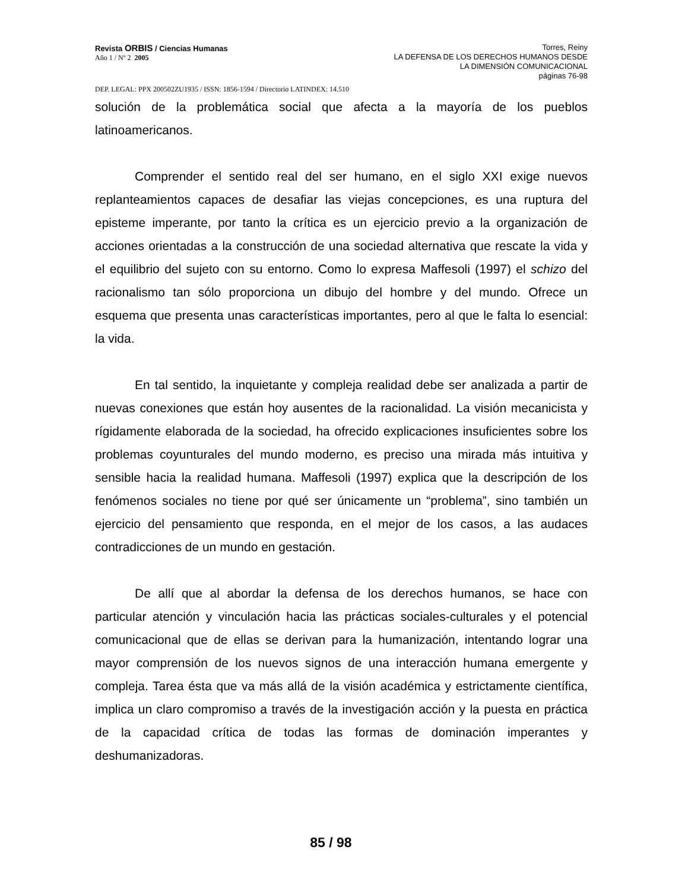Revista ORBIS / Ciencias Humanas
Año 1 / Nº 2 2005
Torres, Reiny
LA DEFENSA DE LOS DERECHOS HUMANOS DESDE
LA DIMENSIÓN COMUNICACIONAL
páginas 76-98
DEP. LEGAL: PPX 200502ZU1935 / ISSN: 1856-1594 / Directorio LATINDEX: 14.510
solución de la problemática social que afecta a la mayoría de los pueblos latinoamericanos.
Comprender el sentido real del ser humano, en el siglo XXI exige nuevos replanteamientos capaces de desafiar las viejas concepciones, es una ruptura del episteme imperante, por tanto la crítica es un ejercicio previo a la organización de acciones orientadas a la construcción de una sociedad alternativa que rescate la vida y el equilibrio del sujeto con su entorno. Como lo expresa Maffesoli (1997) el schizo del racionalismo tan sólo proporciona un dibujo del hombre y del mundo. Ofrece un esquema que presenta unas características importantes, pero al que le falta lo esencial: la vida.
En tal sentido, la inquietante y compleja realidad debe ser analizada a partir de nuevas conexiones que están hoy ausentes de la racionalidad. La visión mecanicista y rígidamente elaborada de la sociedad, ha ofrecido explicaciones insuficientes sobre los problemas coyunturales del mundo moderno, es preciso una mirada más intuitiva y sensible hacia la realidad humana. Maffesoli (1997) explica que la descripción de los fenómenos sociales no tiene por qué ser únicamente un “problema”, sino también un ejercicio del pensamiento que responda, en el mejor de los casos, a las audaces contradicciones de un mundo en gestación.
De allí que al abordar la defensa de los derechos humanos, se hace con particular atención y vinculación hacia las prácticas sociales-culturales y el potencial comunicacional que de ellas se derivan para la humanización, intentando lograr una mayor comprensión de los nuevos signos de una interacción humana emergente y compleja. Tarea ésta que va más allá de la visión académica y estrictamente científica, implica un claro compromiso a través de la investigación acción y la puesta en práctica de la capacidad crítica de todas las formas de dominación imperantes y deshumanizadoras.
85 / 98